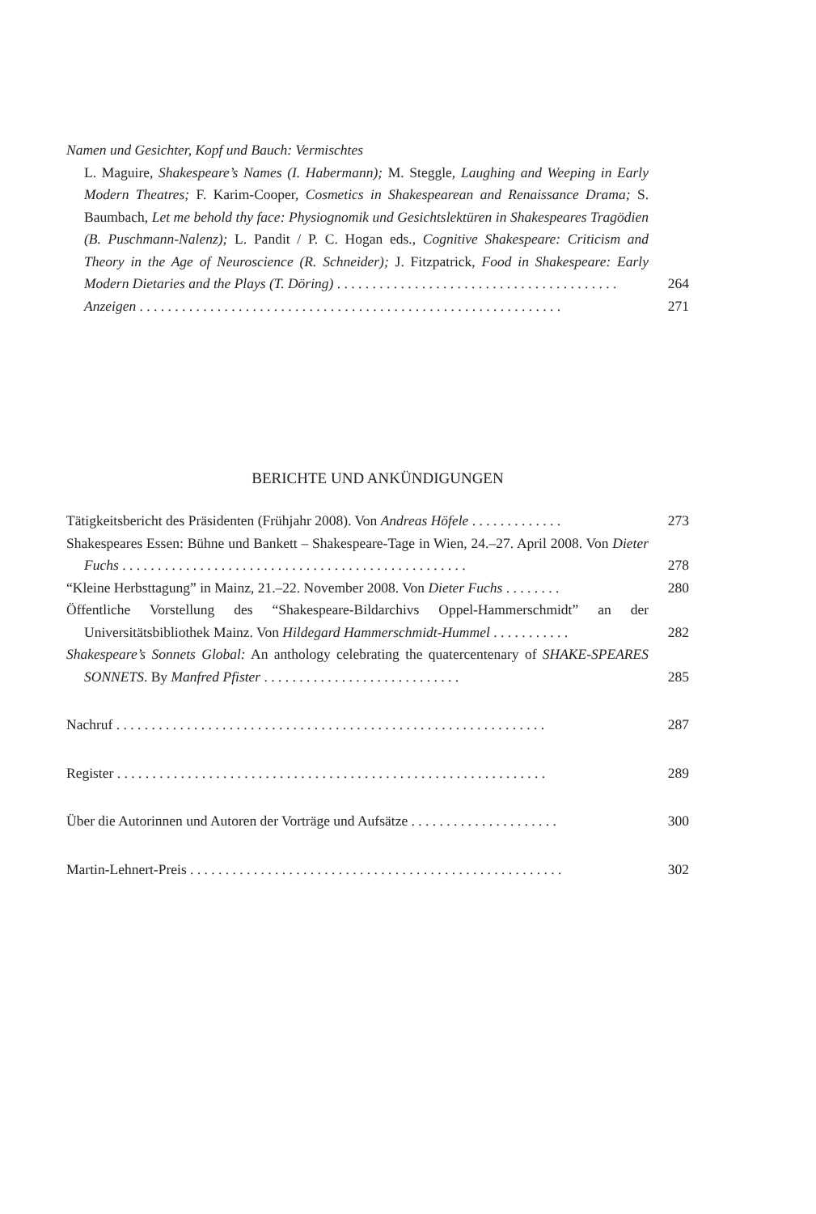Namen und Gesichter, Kopf und Bauch: Vermischtes
L. Maguire, Shakespeare’s Names (I. Habermann); M. Steggle, Laughing and Weeping in Early Modern Theatres; F. Karim-Cooper, Cosmetics in Shakespearean and Renaissance Drama; S. Baumbach, Let me behold thy face: Physiognomik und Gesichtslektüren in Shakespeares Tragödien (B. Puschmann-Nalenz); L. Pandit / P. C. Hogan eds., Cognitive Shakespeare: Criticism and Theory in the Age of Neuroscience (R. Schneider); J. Fitzpatrick, Food in Shakespeare: Early Modern Dietaries and the Plays (T. Döring) . . . . . . . . . . . . . . . . . . . . . . . . . . . . . . . . . . . . . . . .
264
Anzeigen . . . . . . . . . . . . . . . . . . . . . . . . . . . . . . . . . . . . . . . . . . . . . . . . . . . . . . . . . . . .
271
BERICHTE UND ANKÜNDIGUNGEN
Tätigkeitsbericht des Präsidenten (Frühjahr 2008). Von Andreas Höfele . . . . . . . . . . . . .
273
Shakespeares Essen: Bühne und Bankett – Shakespeare-Tage in Wien, 24.–27. April 2008. Von Dieter Fuchs . . . . . . . . . . . . . . . . . . . . . . . . . . . . . . . . . . . . . . . . . . . . . . . . .
278
“Kleine Herbsttagung” in Mainz, 21.–22. November 2008. Von Dieter Fuchs . . . . . . . .
280
Öffentliche Vorstellung des “Shakespeare-Bildarchivs Oppel-Hammerschmidt” an der Universitätsbibliothek Mainz. Von Hildegard Hammerschmidt-Hummel . . . . . . . . . . .
282
Shakespeare’s Sonnets Global: An anthology celebrating the quatercentenary of SHAKE-SPEARES SONNETS. By Manfred Pfister . . . . . . . . . . . . . . . . . . . . . . . . . . . .
285
Nachruf . . . . . . . . . . . . . . . . . . . . . . . . . . . . . . . . . . . . . . . . . . . . . . . . . . . . . . . . . . . . .
287
Register . . . . . . . . . . . . . . . . . . . . . . . . . . . . . . . . . . . . . . . . . . . . . . . . . . . . . . . . . . . . .
289
Über die Autorinnen und Autoren der Vorträge und Aufsätze . . . . . . . . . . . . . . . . . . . . .
300
Martin-Lehnert-Preis . . . . . . . . . . . . . . . . . . . . . . . . . . . . . . . . . . . . . . . . . . . . . . . . . . . . .
302